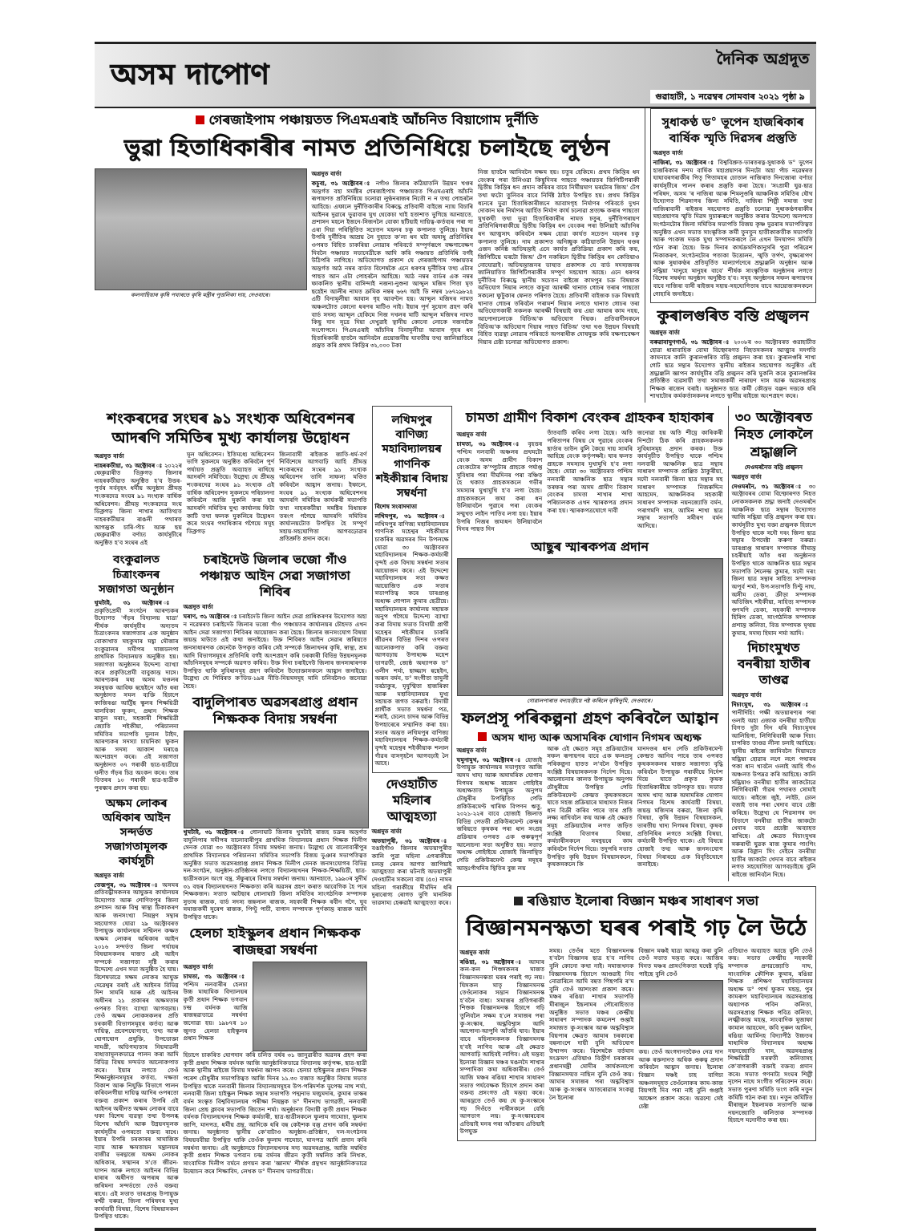অসম দাপোণ
দৈনিক অগ্ৰদূত
গুৱাহাটী, ১ নৱেম্বৰ সোমবাৰ ২০২১ পৃষ্ঠা ৯
গেৰজাইপাম পঞ্চায়তত পিএমএৰাই আঁচনিত বিয়াগোম দুৰ্নীতি
ভুৱা হিতাধিকাৰীৰ নামত প্ৰতিনিধিয়ে চলাইছে লুণ্ঠন
কলগাছিয়াৰ কৃষি পথাৰতে কৃষি মন্ত্ৰীৰ পুত্তলিকা দাহ, দেওবাৰে।
অগ্ৰদূত বাৰ্তা
কচুবা, ৩১ অক্টোবৰ ঃ নগাঁও জিলাৰ কঠিয়াতলি উন্নয়ন খণ্ডৰ অন্তৰ্গত বহা সমষ্টিৰ গেৰজাইপাম পঞ্চায়তত পিএমএৰাই আঁচনি ৰূপায়ণত প্ৰতিনিধিয়ে চলোৱা লুণ্ঠনৰাজৰ নিতৌ ন ন তথ্য পোহৰলৈ আহিছে। এফালে দুৰ্নীতিকাৰীৰ বিৰুদ্ধে প্ৰতিবাদী বাইজে ন্যায় বিচাৰি আইনৰ দুৱাৰে ভুৱাবাৰ মুখ থেকেচা খাই হতাশাত ভুগিছে আনহাতে, প্ৰশাসন মহলে ইজনে-সিজনলৈ বোকা ছটিয়াই দায়িত্ব-কৰ্তব্যৰ পৰা গা এৰা দিয়া পৰিস্থিতিত সচেতন মহলৰ চকু কপালত তুলিছে। ইয়াৰ উপৰি দুৰ্নীতিৰ আশ্ৰয় লৈ দুহাতে ক'লা ধন ঘটা অসাধু প্ৰতিনিধিৰ ওপৰত বিহিত চাকৰিয়া লোৱাৰ পৰিবৰ্তে সম্পূৰ্ণৰূপে বক্ষণাবেক্ষণ দিবলৈ পঞ্চায়ত সভানেত্ৰীকে আদি কৰি পঞ্চায়ত প্ৰতিনিধি বৰ্গই উঠিপৰি লাগিছে। অভিযোগত প্ৰকাশ যে গেৰজাইপাম পঞ্চায়তৰ অন্তৰ্গত আঠ নম্বৰ বাৰ্ডত বিশেষকৈ এনে ধৰণৰ দুৰ্নীতিৰ তথ্য এটাৰ পাছত আন এটা পোহৰলৈ আহিছে। আঠ নম্বৰ বাৰ্ডৰ এক নম্বৰ ফাকলিত স্থানীয় বাসিন্দাই নজনা-নুশুনা আব্দুল মজিদ পিতা মৃত ছহেইন আলীৰ নামত ক্ৰমিক নম্বৰ ৬৬৭ আই ডি নম্বৰ ১৬৭২৯৮২৫ এটি বিনামূলীয়া আবাস গৃহ আবণ্টন হয়। আব্দুল মজিদৰ নামত অঞ্চলটোত কোনো ধৰণৰ মাটিও নাই। ইয়াৰ পূৰ্ণ সুযোগ গ্ৰহণ কৰি বাৰ্ড সদস্য আব্দুল হেকিমে নিজ দখলৰ মাটি আব্দুল মজিদৰ নামত কিছু দান সূত্ৰে দিয়া দেখুৱাই স্থানীয় কোনো লোকে নজনাকৈ সংগোপনে। পিএমএৰাই আঁচনিৰ বিনামূলীয়া আবাস গৃহৰ ধন হিতাধিকাৰী হাতলৈ আনিবলৈ প্ৰয়োজনীয় যাবতীয় তথ্য জালিয়াতিৰে প্ৰস্তুত কৰি প্ৰথম কিস্তিৰ ৩২,০০০ টকা
নিজ হাতলৈ আনিবলৈ সক্ষম হয়। চতুৰ হেকিমে। প্ৰথম কিস্তিৰ ধন বেংকৰ পৰা উলিওৱা কিছুদিনৰ পাছতে পঞ্চায়তৰ জিপিটিগৰাকী দ্বিতীয় কিস্তিৰ ধন প্ৰদান কৰিবৰ বাবে নিৰ্মীয়মাণ ঘৰটোৰ জিঅ' টেগ তথা ফটো তুলিবৰ বাবে নিৰ্দিষ্ট ঠাইত উপস্থিত হয়। প্ৰথম কিস্তিৰ ধনেৰে ভুৱা হিতাধিকাৰীজনে আবাসগৃহ নিৰ্মাণৰ পৰিবৰ্তে দুখন দোকান ঘৰ নিৰ্মাণৰ আৰ্হিত নিৰ্মাণ কাৰ্য চলোৱা প্ৰত্যক্ষ কৰাৰ পাছতো মুখকথী তথা ভুৱা হিতাধিকাৰীৰ নামত চতুৰ, দুৰ্নীতিপৰায়ণ প্ৰতিনিধিগৰাকীয়ে দ্বিতীয় কিস্তিৰ ধন বেংকৰ পৰা উলিয়াই আঁচনিৰ ধন আত্মসাৎ কৰিবলৈ সক্ষম হোৱা কাৰ্যত সচেতন মহলৰ চকু কপালত তুলিছে। নাম প্ৰকাশত অনিচ্ছুক কঠিয়াতলি উন্নয়ন খণ্ডৰ এজন কনিষ্ঠ অভিযন্তাই এনে কাৰ্যত প্ৰতিক্ৰিয়া প্ৰকাশ কৰি কয়, জিপিটিয়ে ঘৰটো জিঅ' টেগ নকৰিলে দ্বিতীয় কিস্তিৰ ধন কেতিয়াও নোযোৱাই। অভিযন্তাজনৰ ভাষ্যত প্ৰকাশক যে বাৰ্ড সদস্যজনৰ জালিয়াতিত জিপিটিগৰাকীৰ সম্পূৰ্ণ সহযোগ আছে। এনে ধৰণৰ দুৰ্নীতিৰ বিৰুদ্ধে স্থানীয় সচেতন বাইজে কামপুৰ চক্ৰ বিষয়াক অভিযোগ দিয়াৰ লগতে কচুবা আৰক্ষী থানাত গোচৰ তৰাৰ পাছতো সকলো ফুটুকাৰ ফেনত পৰিণত হৈছে। প্ৰতিবাদী বাইজক চক্ৰ বিষয়াই থানাত গোচৰ তৰিবলৈ পৰামৰ্শ দিয়াৰ লগতে থানাত গোচৰ তৰা অভিযোগকাৰী সকলক আৰক্ষী বিষয়াই কয় এয়া আমাৰ কাম নহয়, আপোনালোকে বিডিঅ'ক অভিযোগ দিয়ক। প্ৰতিবাদীসকলে বিডিঅ'ক অভিযোগ দিয়াৰ পাছত বিডিঅ' তথা খণ্ড উন্নয়ন বিষয়াই বিহিত ব্যৱস্থা লোৱাৰ পৰিবৰ্তে অপৰাধীক দোষমুক্ত কৰি বক্ষণাবেক্ষণ দিয়াৰ চেষ্টা চলোৱা অভিযোগত প্ৰকাশ।
সুধাকণ্ঠ ড° ভূপেন হাজৰিকাৰ বাৰ্ষিক স্মৃতি দিৱসৰ প্ৰস্তুতি
অগ্ৰদূত বাৰ্তা
নাজিৰা, ৩১ অক্টোবৰ ঃ বিশ্ববিশ্ৰুত-ভাৰতৰত্ন-সুধাকণ্ঠ ড° ভূপেন হাজৰিকাৰ দশম বাৰ্ষিক মহাপ্ৰয়াণৰ দিনটো অহা পাঁচ নৱেম্বৰত যাযাবৰগৰাকীৰ পিতৃ পিতামহৰ চোতাল নাজিৰাত দিনজোৰা বৰ্ণাঢ্য কাৰ্যসূচীৰে পালন কৰাৰ প্ৰস্তুতি কৰা হৈছে। 'সংগ্ৰামী যুৱ-ছাত্ৰ পৰিষদ, অসম 'ৰ নাজিৰা আৰু শিমলুগুৰি আঞ্চলিক সমিতিৰ যৌথ উদ্যোগত শিৱসাগৰ জিলা সমিতি, নাজিৰা শিল্পী সমাজ তথা নাজিৰাবাসী ৰাইজৰ সহযোগত প্ৰস্তুতি চলোৱা সুধাকণ্ঠগৰাকীৰ মহাপ্ৰয়াণৰ স্মৃতি দিৱস সুচাৰুৰূপে অনুষ্ঠিত কৰাৰ উদ্দেশ্যে অলপতে সংগঠনটোৰ জিলা সমিতিৰ সভাপতি বিজয় কৃষ্ণ দুৱৰাৰ সভাপতিত্বত অনুষ্ঠিত এখন সভাত সাংস্কৃতিক কৰ্মী তুনতুন হাতীকাকতীক সভাপতি আৰু পংকজ দত্তক মুখ্য সম্পাদকৰূপে লৈ এখন উদযাপন সমিতি গঠন কৰা হৈছে। উক্ত দিনাৰ কাৰ্যক্ৰমণিকানুসৰি পুৱা পৰিৱেশ নিকাকৰণ, সংগঠনটোৰ পতাকা উত্তোলন, স্মৃতি তৰ্পণ, বৃক্ষৰোপণ আৰু সুধাকণ্ঠৰ প্ৰতিমূৰ্তিত মাল্যাৰ্পণেৰে শ্ৰদ্ধাঞ্জলি অনুষ্ঠান আৰু সন্ধিয়া 'মানুহে মানুহৰ বাবে' শীৰ্ষক সাংস্কৃতিক অনুষ্ঠানৰ লগতে বিশেষ সম্বৰ্ধনা অনুষ্ঠান অনুষ্ঠিত হ'ব। সমূহ অনুষ্ঠানৰ সফল ৰূপায়ণৰ বাবে নাজিৰা বাসী ৰাইজৰ সহায়-সহযোগিতাৰ বাবে আয়োজকসকলে গোহাৰি জনাইছে।
কুৰালগুৰিত বন্তি প্ৰজ্বলন
অগ্ৰদূত বাৰ্তা
বৰুৱাবামুণগাওঁ, ৩১ অক্টোবৰ ঃ ২০০৮ৰ ৩০ অক্টোবৰত গুৱাহাটীত হোৱা ধাৰাবাহিক বোমা বিস্ফোৰণত নিহতসকলৰ আত্মাৰ সদগতি কামনাৰে কালি কুৰালগুৰিত বন্তি প্ৰজ্বলন কৰা হয়। কুৰালগুৰি শাখা গোট ছাত্ৰ সন্থাৰ উদ্যোগত স্থানীয় ৰাইজৰ সহযোগত অনুষ্ঠিত এই শ্ৰদ্ধাঞ্জলি জ্ঞাপন কাৰ্যসূচীৰ বন্তি প্ৰজ্বলন কৰি মুকলি কৰে কুৰালগুৰিৰ প্ৰতিষ্ঠিত ব্যৱসায়ী তথা সমাজকৰ্মী নাৰায়ণ দাস আৰু অৱসৰপ্ৰাপ্ত শিক্ষক ৰাজেন বৰাই। অনুষ্ঠানত ছাত্ৰ কৰ্মী কৌস্তভ বঞ্জন দত্তকে ধৰি শাখাটোৰ কৰ্মকৰ্তাসকলৰ লগতে স্থানীয় ৰাইজে অংশগ্ৰহণ কৰে।
শংকৰদেৱ সংঘৰ ৯১ সংখ্যক অধিবেশনৰ আদৰণি সমিতিৰ মুখ্য কাৰ্যালয় উদ্বোধন
অগ্ৰদূত বাৰ্তা
নাহৰকটীয়া, ৩১ অক্টোবৰ ঃ ২০২২ৰ ফেব্ৰুৱাৰীত ডিব্ৰুগড় জিলাৰ নাহৰকটীয়াত অনুষ্ঠিত হ'ব উত্তৰ-পূৰ্বৰ সৰ্ববৃহৎ ধৰ্মীয় অনুষ্ঠান শ্ৰীমন্ত শংকৰদেৱ সংঘৰ ৯১ সংখ্যক বাৰ্ষিক অধিবেশন। শ্ৰীমন্ত শংকৰদেৱ সংঘ ডিব্ৰুগড় জিলা শাখাৰ আতিথ্যত নাহৰকটীয়াৰ ৰাঙলী পথাৰত আগন্তুক চাৰি-পাঁচ আৰু ছয় ফেব্ৰুৱাৰীত বৰ্ণাঢ্য কাৰ্যসূচীৰে অনুষ্ঠিত হ'ব সংঘৰ এই
মূল অধিবেশন। ইতিমধ্যে অধিবেশন ভাগি সুকলমে অনুষ্ঠিত কৰিবলৈ পূৰ্ণ পৰ্যায়ত প্ৰস্তুতি অব্যাহত ৰাখিছে আদৰণি সমিতিয়ে। উল্লেখ্য যে শ্ৰীমন্ত শংকৰদেৱ সংঘৰ ৯১ সংখ্যক এই বাৰ্ষিক অধিবেশন সুকলমে পৰিচালনা কৰিবলৈ আজি মুকলি কৰা হয় আদৰণি সমিতিৰ মুখ্য কাৰ্যালয় ফিটা কাটি তথা ফলক মুকলিৰে উদ্বোধন কৰে সংঘৰ পদাধিকাৰ গগৈয়ে সমূহ ডিব্ৰুগড়
জিলাবাসী ৰাইজক জাতি-ধৰ্ম-বৰ্ণ নিৰ্বিশেষে আগবাঢ়ি আহি শ্ৰীমন্ত শংকৰদেৱ সংঘৰ ৯১ সংখ্যক অধিবেশন ভাগি সাফল্য মণ্ডিত কৰিবলৈ আহ্বান জনায়। ইফালে, সংঘৰ ৯১ সংখ্যক অধিবেশনৰ আদৰণি সমিতিৰ কাৰ্যকৰী সভাপতি তথা নাহৰকটীয়া সমষ্টিৰ বিধায়ক তৰংগ গগৈয়ে আদৰণি সমিতিৰ কাৰ্যালয়টোত উপস্থিত হৈ সম্পূৰ্ণ সহায়-সহযোগিতা আগবঢ়োৱাৰ প্ৰতিশ্ৰুতি প্ৰদান কৰে।
বংকুৱালত চিত্ৰাংকনৰ সজাগতা অনুষ্ঠান
খুমটাই, ৩১ অক্টোবৰ ঃ প্ৰকৃতিপ্ৰেমী সংগঠন আৰণ্যকৰ উদ্যোগত 'গঁড়ৰ বিদ্যালয় যাত্ৰা' শীৰ্ষক কাৰ্যসূচীৰ অন্যতম চিত্ৰাংকনৰ সজাগতাৰ এক অনুষ্ঠান বোকাখাত মহকুমাৰ মহ্বা মৌজাৰ বংকুৱালৰ সমীপৰ মাজডলপা প্ৰাথমিক বিদ্যালয়ত অনুষ্ঠিত হয়। সজাগতা অনুষ্ঠানৰ উদ্দেশ্য ব্যাখ্যা কৰে প্ৰকৃতিপ্ৰেমী বাবুকান্ত দাসে। আৰণ্যকৰ মধ্য অসম মণ্ডলৰ সমন্বয়ক আবিফ হুছেইনে আঁত ধৰা অনুষ্ঠানত সমল ব্যক্তি হিচাপে কাজিৰঙা আৰ্ট্ৰিছ স্কুলৰ শিক্ষয়িত্ৰী মালবিকা ফুকন, প্ৰধান শিক্ষক ৰাতুল মৰাং, সহকাৰী শিক্ষয়িত্ৰী জ্যোতি শইকীয়া, পৰিচালনা সমিতিৰ সভাপতি দুলাল টাইদ, আৰণ্যকৰ সদস্যা চায়নিকা ফুকন আৰু সদস্য আকাশ মৰাঙে অংশগ্ৰহণ কৰে। এই সজাগতা অনুষ্ঠানত ৩৭ গৰাকী ছাত্ৰ-ছাত্ৰীয়ে থলীত গঁড়ৰ চিত্ৰ অংকন কৰে। তাৰ ভিতৰৰ ১০ গৰাকী ছাত্ৰ-ছাত্ৰীক পুৰস্কাৰ প্ৰদান কৰা হয়।
অক্ষম লোকৰ অধিকাৰ আইন সন্দৰ্ভত সজাগতামূলক কাৰ্যসূচী
অগ্ৰদূত বাৰ্তা
তেজপুৰ, ৩১ অক্টোবৰ ঃ অসমৰ প্ৰতিবন্ধীসকলৰ আযুক্তৰ কাৰ্যালয়ৰ উদ্যোগত আৰু শোণিতপুৰ জিলা প্ৰশাসন আৰু বিশ্ব স্বাস্থ্য টিকাকৰণ আৰু জনসংখ্যা নিয়ন্ত্ৰণ সন্থাৰ সহযোগত যোৱা ২৯ অক্টোবৰত উপায়ুক্ত কাৰ্যালয়ৰ সন্মিলন কক্ষত অক্ষম লোকৰ অধিকাৰ আইন ২০১৬ সন্দৰ্ভত জিলা পৰ্যায়ৰ বিষয়াসকলৰ মাজত এই আইন সম্পৰ্কে সজাগতা সৃষ্টি কৰাৰ উদ্দেশ্যে এখন সভা অনুষ্ঠিত হৈ যায়। বিশেষভাৱে সক্ষম লোকৰ আযুক্ত দেৱেশ্বৰ বৰাই এই আইনৰ বিভিন্ন দিশ সামৰি আৰু এই আইনৰ অধীনৰ ২১ প্ৰকাৰৰ অক্ষমতাৰ ওপৰত বিতং ব্যাখ্যা আগবঢ়ায়। তেওঁ অক্ষম লোকসকলৰ প্ৰতি চৰকাৰী বিভাগসমূহৰ কৰ্তব্য আৰু দায়িত্ব, প্ৰবেশযোগ্যতা, তথ্য আৰু যোগাযোগ প্ৰযুক্তি, উপভোক্তা সামগ্ৰী, অভিগম্যতাৰ নিয়মাৱলী বাধ্যতামূলকভাৱে পালন কৰা আদি বিভিন্ন বিষয় সন্দৰ্ভত আলোকপাত কৰে। ইয়াৰ লগতে তেওঁ শিক্ষানুষ্ঠানসমূহৰ কৰ্তব্য, দক্ষতা বিকাশ আৰু নিযুক্তি বিভাগে পালন কৰিবলগীয়া দায়িত্ব আদিৰ ওপৰতো বক্তব্য প্ৰকাশ কৰাৰ উপৰি এই আইনৰ অধীনত অক্ষম লোকৰ বাবে থকা বিশেষ ব্যৱস্থা তথা উপলব্ধ বিশেষ আঁচনি আৰু উন্নয়নমূলক কাৰ্যসূচীৰ ওপৰতো বক্তব্য ৰাখে। ইয়াৰ উপৰি চৰকাৰৰ সামাজিক ন্যায় আৰু ক্ষমতায়ন মন্ত্ৰালয়ৰ বাজীৱ ভৰদ্বাজে অক্ষম লোকৰ অধিকাৰ, সম্মানৰ স'তে জীৱন-যাপন আৰু লগতে আইনৰ বিভিন্ন ধাৰাৰ অধীনত অপৰাধ আৰু জৰিমনা সন্দৰ্ভতো তেওঁ বক্তব্য ৰাখে। এই সভাত ভাৰপ্ৰাপ্ত উপায়ুক্ত ৰশ্মী বৰুৱা, জিলা পৰিষদৰ মুখ্য কাৰ্যবাহী বিষয়া, বিশেষ বিষয়াসকল উপস্থিত থাকে।
চৰাইদেউ জিলাৰ ভজো গাঁও পঞ্চায়ত আইন সেৱা সজাগতা শিবিৰ
অগ্ৰদূত বাৰ্তা
মৰাণ, ৩১ অক্টোবৰ ঃ চৰাইদেউ জিলা আইন সেৱা প্ৰাধিকৰণৰ উদ্যোগত অহা ন নৱেম্বৰত চৰাইদেউ জিলাৰ ভজো গাঁও পঞ্চায়তৰ কাৰ্যালয়ৰ চৌহদত এখন আইন সেৱা সজাগতা শিবিৰৰ আয়োজন কৰা হৈছে। জিলাৰ জনসংযোগ বিষয়া জয়ন্ত মাউতে এই কথা জনাইছে। উক্ত শিবিৰত আইন সেৱাৰ জৰিয়তে জনসাধাৰণক কেনেকৈ উপকৃত কৰিব সেই সম্পৰ্কে জিলাখনৰ কৃষি, স্বাস্থ্য, শ্ৰম আদি বিভাগসমূহৰ প্ৰতিনিধি বৰ্গই অংশগ্ৰহণ কৰি চৰকাৰী বিভিন্ন উন্নয়নমূলক আঁচনিসমূহৰ সম্পৰ্কে অৱগত কৰিব। উক্ত দিনা চৰাইদেউ জিলাৰ জনসাধাৰণক উপস্থিত থাকি সুবিধাসমূহ গ্ৰহণ কৰিবলৈ উদ্যোক্তাসকলে আহ্বান জনাইছে। উল্লেখ্য যে শিবিৰত ক'ভিড-১৯ৰ নীতি-নিয়মসমূহ মানি চলিবলৈও জনোৱা হৈছে।
বাদুলিপাৰত অৱসৰপ্ৰাপ্ত প্ৰধান শিক্ষকক বিদায় সম্বৰ্ধনা
খুমটাই, ৩১ অক্টোবৰ ঃ গোলাঘাট জিলাৰ খুমটাই ৰাজহ চক্ৰৰ অন্তৰ্গত বাদুলিপাৰ সমীপৰ বালোবাৰীপুৰ প্ৰাথমিক বিদ্যালয়ৰ প্ৰধান শিক্ষক দিলীপ সেনক যোৱা ৩০ অক্টোবৰত বিদায় সম্বৰ্ধনা জনায়। উল্লেখ্য যে বালোবাৰীপুৰ প্ৰাথমিক বিদ্যালয়ৰ পৰিচালনা সমিতিৰ সভাপতি বিজয় ভূঞাৰ সভাপতিত্বত অনুষ্ঠিত সভাত অৱসৰপ্ৰাপ্ত প্ৰধান শিক্ষক দিলীপ সেনক জনসংযোগৰ বিভিন্ন দল-সংগঠন, অনুষ্ঠান-প্ৰতিষ্ঠানৰ লগতে বিদ্যালয়খনৰ শিক্ষক-শিক্ষয়িত্ৰী, ছাত্ৰ-ছাত্ৰীসকলে অংগ বস্ত্ৰ, সঁফুৰাৰে বিদায় সম্বৰ্ধনা জনায়। আনহাতে, ১৯৯০ৰ সুদীৰ্ঘ ৩১ বছৰ বিদ্যালয়খনত শিক্ষকতা কৰি অৱসৰ গ্ৰহণ কৰাত আবেগিক হৈ পৰে শিক্ষকজন। সভাত আটছাৰ গোলাঘাট জিলা সমিতিৰ সাংগঠনিক সম্পাদক সুভাষ ৰাজক, বাৰ্ড সদস্য জহুলাল ৰাজক, সহকাৰী শিক্ষক ৰবীন গগৈ, যুব সমাজকৰ্মী সুৰেশ ৰাজক, পিণ্টু পাচী, বাগান সম্পাদক পূৰ্ণকান্ত ৰাজক আদি উপস্থিত থাকে।
হেলচা হাইস্কুলৰ প্ৰধান শিক্ষকক ৰাজহুৱা সম্বৰ্ধনা
অগ্ৰদূত বাৰ্তা
চামতা, ৩১ অক্টোবৰ ঃ পশ্চিম নলবাৰীৰ হেলচা উচ্চ মাধ্যমিক বিদ্যালয়ৰ কৃতী প্ৰধান শিক্ষক ভগবান চন্দ্ৰ বৰ্মনক আজি ৰাজহুৱাভাৱে সম্বৰ্ধনা জনোৱা হয়। ১৯৮৭ৰ ১০ জুনত হেলচা হাইস্কুলৰ প্ৰধান শিক্ষক
হিচাপে চাকৰিত যোগদান কৰি চলিত বৰ্ষৰ ৩১ জানুৱাৰীত অৱসৰ গ্ৰহণ কৰা কৃতী প্ৰধান শিক্ষক বৰ্মনক আজি আনুষ্ঠানিকভাৱে বিদ্যালয় কৰ্তৃপক্ষ, ছাত্ৰ-ছাত্ৰী আৰু স্থানীয় ৰাইজে বিদায় সম্বৰ্ধনা জ্ঞাপন কৰে। হেলচা হাইস্কুলৰ প্ৰধান শিক্ষক পৰেশ চৌধুৰীৰ সভাপতিত্বত আজি দিনৰ ১১.৩০ বজাত অনুষ্ঠিত বিদায় সভাত উপস্থিত থাকে নলবাৰী জিলাৰ বিদ্যালয়সমূহৰ উপ-পৰিদৰ্শক ভূপেন্দ্ৰ নাথ শৰ্মা, নলবাৰী জিলা হাইস্কুল শিক্ষক সন্থাৰ সভাপতি পদ্মনাভ মজুমদাৰ, কুমাৰ ভাস্কৰ বৰ্মন সংস্কৃত বিশ্ববিদ্যালয়ৰ পৰীক্ষা নিয়ন্ত্ৰক ড° দীননাথ ভাগৱতী, নলবাৰী জিলা প্ৰেছ ক্লাবৰ সভাপতি জিতেন শৰ্মা। অনুষ্ঠানত বিদায়ী কৃতী প্ৰধান শিক্ষক বৰ্মনক বিদ্যালয়খনৰ শিক্ষক কৰ্মচাৰী, ছাত্ৰ-ছাত্ৰীসকলে ফুলাম গামোচা, ফুলাম জাপি, মানপত্ৰ, ধৰ্মীয় গ্ৰন্থ, আদিকে ধৰি বহু কেইশক বস্তু প্ৰদান কৰি সম্বৰ্ধনা জনায়। অনুষ্ঠানত স্থানীয় কে'বাটাও অনুষ্ঠান-প্ৰতিষ্ঠান, দল-সংগঠনৰ বিষয়ববীয়া উপস্থিত থাকি তেওঁক ফুলাম গামোচা, মানপত্ৰ আদি প্ৰদান কৰি সম্বৰ্ধনা জনায়। এই অনুষ্ঠানতে বিদ্যালয়খনৰ সদ্য অৱসৰপ্ৰাপ্ত, আজি সম্বৰ্ধিত কৃতী প্ৰধান শিক্ষক ভগবান চন্দ্ৰ বৰ্মনৰ জীৱন কৃতী সম্বলিত কৰি লিখক, সাংবাদিক দিলীপ বৰ্মনে প্ৰণয়ন কৰা 'জ্ঞানম' শীৰ্ষক গ্ৰন্থখন আনুষ্ঠানিকভাৱে উন্মোচন কৰে শিক্ষাবিদ, লেখক ড° দীননাথ ভাগৱতীয়ে।
লখিমপুৰ বাণিজ্য মহাবিদ্যালয়ৰ গাণনিক শইকীয়াৰ বিদায় সম্বৰ্ধনা
বিশেষ সংবাদদাতা
লখিমপুৰ, ৩১ অক্টোবৰ ঃ লখিমপুৰ বাণিজ্য মহাবিদ্যালয়ৰ গাণনিক মহেশ্বৰ শইকীয়াৰ চাকৰিৰ অৱসৰৰ দিন উপলক্ষে যোৱা ৩০ অক্টোবৰত মহাবিদ্যালয়ৰ শিক্ষক-কৰ্মচাৰী বৃন্দই এক বিদায় সম্বৰ্ধনা সভাৰ আয়োজন কৰে। এই উদ্দেশ্যে মহাবিদ্যালয়ৰ সভা কক্ষত আয়োজিত এক সভাৰ সভাপতিত্ব কৰে ভাৰপ্ৰাপ্ত অধ্যক্ষ গোপাল কুমাৰ ছেত্ৰীয়ে। মহাবিদ্যালয়ৰ কাৰ্যালয় সহায়ক অনুপ গগৈয়ে উদ্দেশ্য ব্যাখ্যা কৰা বিদায় সভাত বিদায়ী প্ৰাৰ্থী মহেশ্বৰ শইকীয়াৰ চাকৰি জীৱনৰ বিভিন্ন দিশৰ ওপৰত আলোকপাত কৰি বক্তব্য আগবঢ়ায় উপাধ্যক্ষ মহেশ ভাগৱতী, জ্যেষ্ঠ অধ্যাপক ড° ওলীন শৰ্মা, ছাজ্জাদ হুছেইন, অৰূন বৰ্মন, ড° সংগীতা তামুলী বৰঠাকুৰ, মৃদুস্মিতা হাজৰিকা আৰু মহাবিদ্যালয়ৰ মুখ্য সহায়ক জগত বৰুৱাই। বিদায়ী প্ৰাৰ্থীক সভাত সম্বৰ্ধনা পত্ৰ, শৰাই, চেলেং চাদৰ আৰু বিভিন্ন উপহাৰেৰে সম্মানিত কৰা হয়। সভাৰ অন্তত লখিমপুৰ বাণিজ্য মহাবিদ্যালয়ৰ শিক্ষক-কৰ্মচাৰী বৃন্দই মহেশ্বৰ শইকীয়াক শলাল গাঁৱৰ বাসগৃহলৈ আগবঢ়াই লৈ আহে।
দেওহাটীত মহিলাৰ আত্মহত্যা
অগ্ৰদূত বাৰ্তা
অভয়াপুৰী, ৩১ অক্টোবৰ ঃ বঙাইগাঁও জিলাৰ অভয়াপুৰীত কালি পুৱা মহিলা এগৰাকীয়ে চলন্ত ৰেলৰ আগত জাপিয়াই আত্মহত্যা কৰা ঘটনাই অভয়াপুৰী দেওহাটীৰ সকলো বায় (৫০) নামৰ মহিলা গৰাকীয়ে দীৰ্ঘদিন ধৰি দুৰাৰোগ্য ৰোগত ভুগি মানসিক ভাৱসাম্য হেৰুৱাই আত্মহত্যা কৰে।
চামতা গ্ৰামীণ বিকাশ বেংকৰ গ্ৰাহকৰ হাহাকাৰ
অগ্ৰদূত বাৰ্তা
চামতা, ৩১ অক্টোবৰ ঃ বৃহত্তৰ পশ্চিম নলবাৰী অঞ্চলৰ প্ৰথমটো বেংক অসম গ্ৰামীণ বিকাশ বেংকটোৰ ক'ম্প্যুটাৰ গ্ৰাহকে পৰ্যাপ্ত সুবিধাৰ পৰা দীঘদিনৰ পৰা বঞ্চিত হৈ থকাত গ্ৰাহকসকলে গভীৰ সমস্যাৰ মুখামুখি হ'ব লগা হৈছে। গ্ৰাহকসকলে জমা কৰা ধন উলিয়াবলৈ পুৱাৰে পৰা বেংকৰ সন্মুখত লাইন পাতিব লগা হয়। ইয়াৰ উপৰি নিজৰ জমাধন উলিয়াবলৈ দিনৰ পাছত দিন
তাঁতবাটি কৰিব লগা হৈছে। অতি পৰিতাপৰ বিষয় যে পুৱাৰে বেংকৰ ছাৰ্ভাৰ ডাউন বুলি কৈয়ে দায় সামৰি আহিছে বেংক কৰ্তৃপক্ষই। যাৰ ফলত গ্ৰাহকে সমস্যাৰ মুখামুখি হ'ব লগা হৈছে। যোৱা ৩০ অক্টোবৰত পশ্চিম নলবাৰী আঞ্চলিক ছাত্ৰ সন্থাৰ তৰফৰ পৰা অসম গ্ৰামীণ বিকাশ বেংকৰ চামতা শাখাৰ শাখা পৰিচালকক এখন স্মাৰকপত্ৰ প্ৰদান কৰা হয়। স্মাৰকপত্ৰযোগে দাবী
জনোৱা হয় অতি শীঘ্ৰে কাৰিকৰী দিশটো ঠিক কৰি গ্ৰাহকসকলক সুবিধাসমূহ প্ৰদান কৰক। উক্ত কাৰ্যসূচীত উপস্থিত থাকে পশ্চিম নলবাৰী আঞ্চলিক ছাত্ৰ সন্থাৰ সাধাৰণ সম্পাদক প্ৰাঞ্জিত ঠাকুৰীয়া, সদৌ নলবাৰী জিলা ছাত্ৰ সন্থাৰ সহ সাধাৰণ সম্পাদক নিজৰুদ্দিন আহমেদ, আঞ্চলিকৰ সহকাৰী সাধাৰণ সম্পাদক নয়নজ্যোতি বৰ্মন, পৰাগমণি দাস, আমিন শাখা ছাত্ৰ সন্থাৰ সভাপতি সমীৰণ বৰ্মন আদিয়ে।
আছুৰ স্মাৰকপত্ৰ প্ৰদান
গোৱালপাৰাত বন্যহস্তীয়ে নষ্ট কৰিলে কৃষিভূমি, দেওবাৰে।
ফলপ্ৰসূ পৰিকল্পনা গ্ৰহণ কৰিবলৈ আহ্বান
অসম খাদ্য আৰু অসামৰিক যোগান নিগমৰ অধ্যক্ষ
অগ্ৰদূত বাৰ্তা
যমুনামুখ, ৩১ অক্টোবৰ ঃ হোজাই উপায়ুক্ত কাৰ্যালয়ৰ সভাগৃহত আজি অসম খাদ্য আৰু অসামৰিক যোগান নিগমৰ অধ্যক্ষ ৰাজেন গোহাঁইৰ অধ্যক্ষতাত উপায়ুক্ত অনুপম চৌধুৰীৰ উপস্থিতিত পেডি প্ৰকিউৰমেণ্ট খাৰিফ বিপণন ঋতু, ২০২১-২২ৰ বাবে হোজাই জিলাত বিভিন্ন পেডডী প্ৰকিউৰমেণ্ট কেন্দ্ৰৰ জৰিয়তে কৃষকৰ পৰা ধান সংগ্ৰহ প্ৰক্ৰিয়াৰ ওপৰত এক গুৰুত্বপূৰ্ণ আলোচনা সভা অনুষ্ঠিত হয়। সভাত অধ্যক্ষ গোহাঁইয়ে হোজাই জিলাস্থিত পেডি প্ৰকিউৰমেণ্ট কেন্দ্ৰ সমূহৰ আন্তঃগাঁথনিৰ স্থিতিৰ বুজ লয়
আৰু এই ক্ষেত্ৰত সমূহ প্ৰক্ৰিয়াটোৰ সফল ৰূপায়ণৰ বাবে এক ফলপ্ৰসূ পৰিকল্পনা হাতত ল'বলৈ উপস্থিত সংশ্লিষ্ট বিষয়াসকলক নিৰ্দেশ দিয়ে। আলোচনাৰ কালত উপায়ুক্ত অনুপম চৌধুৰীয়ে উপস্থিত পেডি প্ৰকিউৰমেণ্ট কেন্দ্ৰত কৃষকসকলে যাতে সহজ প্ৰক্ৰিয়াৰে মাধ্যমত নিজৰ ধান বিক্ৰী কৰিব পাৰে তাৰ প্ৰতি লক্ষ্য ৰাখিবলৈ কয় আৰু এই ক্ষেত্ৰত সমূহ প্ৰক্ৰিয়াটোৰ লগত জড়িত সংশ্লিষ্ট বিভাগৰ বিষয়া, কৰ্মচাৰীসকলে সমন্বয়ৰে কাম কৰিবলৈ নিৰ্দেশ দিয়ে। তদুপৰি সভাত উপস্থিত কৃষি উন্নয়ন বিষয়াসকলে, কৃষকসকলে কি
মানদণ্ডৰ ধান পেডি প্ৰকিউৰমেণ্ট কেন্দ্ৰত আনিব পাৰে তাৰ ওপৰত কৃষকসকলৰ মাজত সজাগতা বৃদ্ধি কৰিবলৈ উপায়ুক্ত গৰাকীয়ে নিৰ্দেশ দিয়ে যাতে প্ৰকৃত কৃষক হিতাধিকাৰীয়ে তউপকৃত হয়। সভাত অসম খাদ্য আৰু অসামৰিক যোগান নিগমৰ বিশেষ কাৰ্যবাহী বিষয়া, জয়ন্ত মজিদাৰ বৰুৱা, জিলা কৃষি বিষয়া, কৃষি উন্নয়ন বিষয়াসকল, ভাৰতীয় খাদ্য নিগমৰ বিষয়া, কৃষক প্ৰতিনিধিৰ লগতে সংশ্লিষ্ট বিষয়া, কৰ্মচাৰী উপস্থিত থাকে। এই বিষয়ে হোজাই তথ্য আৰু জনসংযোগ বিষয়া নিৰাৰয়ে এক বিবৃতিযোগে জনাইছে।
৩০ অক্টোবৰত নিহত লোকলৈ শ্ৰদ্ধাঞ্জলি
দেওমৰনৈত বন্তি প্ৰজ্বলন
অগ্ৰদূত বাৰ্তা
দেওমৰনৈ, ৩১ অক্টোবৰ ঃ ৩০ অক্টোবৰৰ বোমা বিস্ফোৰণত নিহত লোকসকলক শ্ৰদ্ধা জনাই দেওমৰনৈ আঞ্চলিক ছাত্ৰ সন্থাৰ উদ্যোগত আজি সন্ধিয়া বন্তি প্ৰজ্বলন কৰা হয়। কাৰ্যসূচীত মুখ্য বক্তা প্ৰজ্বলক হিচাপে উপস্থিত থাকে সদৌ দৰং জিলা ছাত্ৰ সন্থাৰ উপদেষ্টা কৰুণা বৰুৱা। ভাৰপ্ৰাপ্ত সাধাৰণ সম্পাদক সীমান্ত চহৰীয়াই আঁত ধৰা অনুষ্ঠানত উপস্থিত থাকে আঞ্চলিক ছাত্ৰ সন্থাৰ সভাপতি শৈলেন্দ্ৰ কুমাৰ, সদৌ দৰং জিলা ছাত্ৰ সন্থাৰ সাহিত্য সম্পাদক অপূৰ্ব শৰ্মা, উপ-সভাপতি চিণ্টু নাথ, অসীম ডেকা, ক্ৰীড়া সম্পাদক অভিজিৎ শইকীয়া, সাহিত্য সম্পাদক গুণমণি ডেকা, সহকাৰী সম্পাদক হিৰিপ ডেকা, সাংগঠনিক সম্পাদক প্ৰশান্ত কলিতা, বিত্ত সম্পাদক মৃণ্ময় কুমাৰ, সদস্য হিমান শৰ্মা আদি।
দিচাংমুখত বনৰীয়া হাতীৰ তাণ্ডৱ
অগ্ৰদূত বাৰ্তা
দিচাংমুখ, ৩১ অক্টোবৰ ঃ পানীদিহিং পক্ষী অভয়াৰণ্যৰ পৰা ওলাই অহা এজাক বনৰীয়া হাতীয়ে বিগত দুটা দিন ধৰি দিচাংমুখৰ আলিছিগা, লিগিৰিবাৰী আৰু দিচাং চাপৰিত তাণ্ডৱ লীলা চলাই আহিছে। স্থানীয় ৰাইজে জানিবলৈ দিয়ামতে সন্ধিয়া হোৱাৰ লগে লগে পথাৰৰ পকা ধান খাবলৈ ওলাই আহি গাঁও অঞ্চলত উপদ্ৰৱ কৰি আহিছে। কালি সন্ধিয়াও বনৰীয়া হাতীৰ জাকটোৱে লিগিৰিবাৰী গাঁৱৰ পথাৰত সোমাই আছে। ৰাইজে জুই, লাইট, ঢোল বজাই তাৰ পৰা খেদাব বাবে চেষ্টা কৰিছে। উল্লেখ্য যে শিৱসাগৰ বন বিভাগে বনৰীয়া হাতীৰ জাকটো খেদাৰ বাবে প্ৰচেষ্টা অব্যাহত ৰাখিছে। এই ক্ষেত্ৰত দিচাংমুখৰ সৰুৰাখী যুৱক ৰাজ কুমাৰ পাংগিং আৰু বিল্লান সিং দেইনে বনৰীয়া হাতীৰ জাকটো খেদাৰ বাবে ৰাইজৰ লগত সহযোগিতা আগবঢ়াইছে বুলি ৰাইজে জানিবলৈ দিছে।
ৰঙিয়াত ইলোৰা বিজ্ঞান মঞ্চৰ সাধাৰণ সভা
বিজ্ঞানমনস্কতা ঘৰৰ পৰাই গঢ় লৈ উঠে
অগ্ৰদূত বাৰ্তা
ৰঙিয়া, ৩১ অক্টোবৰ ঃ আমাৰ কল-কল শিশুসকলৰ মাজত বিজ্ঞানমনস্কতা ঘৰৰ পৰাই গঢ় লয়। যিসকল মাতৃ বিজ্ঞানমনস্ক তেওঁলোকৰ সন্তান বিজ্ঞানমনস্ক হ'বলৈ বাধ্য। সমাজৰ প্ৰতিগৰাকী শিশুক বিজ্ঞানমনস্ক হিচাপে গঢ়ি তুলিবলৈ সক্ষম হ'লে সমাজৰ পৰা কু-সংস্কাৰ, অন্ধবিশ্বাস আদি আপোনা-আপুনি আঁতৰি যাব। ইয়াৰ বাবে মহিলাসকলক বিজ্ঞানমনস্ক হ'বই লাগিব আৰু এই ক্ষেত্ৰত আগবাঢ়ি আহিবই লাগিব। এই মন্তব্য ইলোৰা বিজ্ঞান মঞ্চৰ মঙলদৈ শাখাৰ সম্পাদিকা কমা অধিকাৰীৰ। তেওঁ আজি মঞ্চৰ ৰঙিয়া শাখাৰ সাধাৰণ সভাত পৰ্যবেক্ষক হিচাপে প্ৰদান কৰা বক্তব্য প্ৰসংগত এই মন্তব্য কৰে। আৰম্ভতে তেওঁ কয় যে কু-সংস্কাৰে গঢ় দিওঁতে নাৰীসকলে বেছি আগভাগ লয়। কু-সংস্কাৰবোৰ এতিয়াই মনৰ পৰা আঁতৰাব এতিয়াই উপযুক্ত
সময়। তেওঁৰ মতে বিজ্ঞানমনস্ক হ'বলৈ বিজ্ঞানৰ ছাত্ৰ হ'ব লাগিব বুলি কোনো কথা নাই। সমাজখনক বিজ্ঞানমনস্ক হিচাপে আগুৱাই নিব নোৱাৰিলে আমি বহুত পিছপৰি ৰ'ম বুলি তেওঁ আশংকা প্ৰকাশ কৰে। মঞ্চৰ ৰঙিয়া শাখাৰ সভাপতি মীৰাজুল ইছলামৰ পৌৰোহিত্যত অনুষ্ঠিত সভাত মঞ্চৰ কেন্দ্ৰীয় সাধাৰণ সম্পাদক কমলেশ গুপ্তাই সমাজত কু-সংস্কাৰ আৰু অন্ধবিশ্বাস বিয়পাৰ ক্ষেত্ৰত আমাৰ চৰকাৰো বহুলাংশে দায়ী বুলি অভিযোগ উত্থাপন কৰে। বিশেষকৈ বৰ্তমান সংক্ৰমণ এতিয়াও বিস্তীৰ্ণ চৰকাৰৰ প্ৰধানমন্ত্ৰী মোদীৰ কাৰ্যকলাপো বিজ্ঞানসন্মত নাছিল বুলি তেওঁ কয়। আমাৰ সমাজৰ পৰা অন্ধবিশ্বাস আৰু কু-সংস্কাৰ আতৰোৱাৰ সংকল্প লৈ ইলোৰা
বিজ্ঞান মঞ্চই যাত্ৰা আৰম্ভ কৰা বুলি তেওঁ সভাত মন্তব্য কৰে। আজিৰ দিনত মঞ্চৰ প্ৰাসংগিকতা যথেষ্ট বৃদ্ধি পাইছে বুলি তেওঁ
কয়। তেওঁ অংগদানতকৈও নেত্ৰ দান আৰু ৰক্তদানত অধিক গুৰুত্ব প্ৰদান কৰিবলৈ আহ্বান জনায়। ইলোৰা বিজ্ঞান মঞ্চই চাহ বাগিচা অঞ্চলসমূহত তেওঁলোকৰ কাম-কাজ বিয়পাই দিব পৰা নাই বুলি গুপ্তাই আক্ষেপ প্ৰকাশ কৰে। অৱশ্যে সেই চেষ্টা
এতিয়াও অব্যাহত আছে বুলি তেওঁ কয়। সভাত কেন্দ্ৰীয় সহকাৰী সম্পাদক প্ৰণৱজ্যোতি নাথ, সাংবাদিক কৌশিক কুমাৰ, ৰঙিয়া শিক্ষক প্ৰশিক্ষণ মহাবিদ্যালয়ৰ অধ্যক্ষ ড° পাৰ্থ ফুকন মহন্ত, পুৰ কামৰূপ মহাবিদ্যালয়ৰ অৱসৰপ্ৰাপ্ত অধ্যাপক পবিন কলিতা, অৱসৰপ্ৰাপ্ত শিক্ষক পবিত্ৰ কলিতা, লক্ষ্মীকান্ত মহন্ত, সাংবাদিক মুজাফা কামাল আহমেদ, কবি নুৰুল আমিন, ৰঙিয়া আৰ্মিনহ বিদ্যাপীঠ উচ্চতৰ মাধ্যমিক বিদ্যালয়ৰ অধ্যক্ষ নয়নজ্যোতি দাস, অৱসৰপ্ৰাপ্ত শিক্ষয়িত্ৰী সৰস্বতী কলিতাসহ কে'বাগৰাকী বক্তাই বক্তব্য প্ৰদান কৰে। সভাত গণনাট্য সংঘৰ শিল্পী নৃপেন নাথে সংগীত পৰিবেশন কৰে। সভাত পুৰণা সমিতি ভংগ কৰি নতুন কমিটি গঠন কৰা হয়। নতুন কমিটিত মীৰাজুল ইছলামক সভাপতি আৰু নয়নজ্যোতি কলিতাক সম্পাদক হিচাপে মনোনীত কৰা হয়।